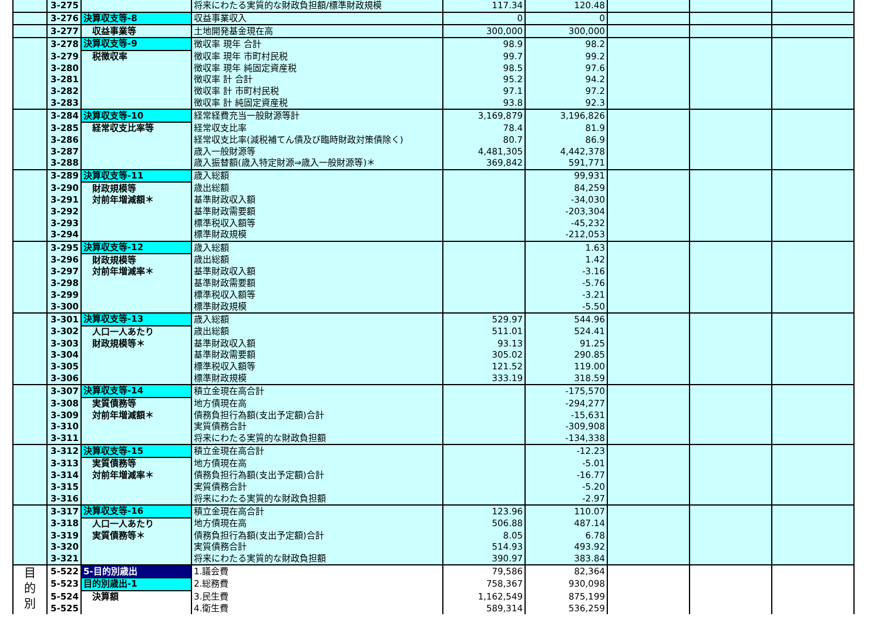| | 3-275 | | 将来にわたる実質的な財政負担額/標準財政規模 | 117.34 | 120.48 | | | |
| | 3-276 | 決算収支等-8 | 収益事業収入 | 0 | 0 | | | |
| | 3-277 | 収益事業等 | 土地開発基金現在高 | 300,000 | 300,000 | | | |
| | 3-278 | 決算収支等-9 | 徴収率 現年 合計 | 98.9 | 98.2 | | | |
| | 3-279 | 税徴収率 | 徴収率 現年 市町村民税 | 99.7 | 99.2 | | | |
| | 3-280 | | 徴収率 現年 純固定資産税 | 98.5 | 97.6 | | | |
| | 3-281 | | 徴収率 計 合計 | 95.2 | 94.2 | | | |
| | 3-282 | | 徴収率 計 市町村民税 | 97.1 | 97.2 | | | |
| | 3-283 | | 徴収率 計 純固定資産税 | 93.8 | 92.3 | | | |
| | 3-284 | 決算収支等-10 | 経常経費充当一般財源等計 | 3,169,879 | 3,196,826 | | | |
| | 3-285 | 経常収支比率等 | 経常収支比率 | 78.4 | 81.9 | | | |
| | 3-286 | | 経常収支比率(減税補てん債及び臨時財政対策債除く) | 80.7 | 86.9 | | | |
| | 3-287 | | 歳入一般財源等 | 4,481,305 | 4,442,378 | | | |
| | 3-288 | | 歳入振替額(歳入特定財源⇒歳入一般財源等)＊ | 369,842 | 591,771 | | | |
| | 3-289 | 決算収支等-11 | 歳入総額 | | 99,931 | | | |
| | 3-290 | 財政規模等 | 歳出総額 | | 84,259 | | | |
| | 3-291 | 対前年増減額＊ | 基準財政収入額 | | -34,030 | | | |
| | 3-292 | | 基準財政需要額 | | -203,304 | | | |
| | 3-293 | | 標準税収入額等 | | -45,232 | | | |
| | 3-294 | | 標準財政規模 | | -212,053 | | | |
| | 3-295 | 決算収支等-12 | 歳入総額 | | 1.63 | | | |
| | 3-296 | 財政規模等 | 歳出総額 | | 1.42 | | | |
| | 3-297 | 対前年増減率＊ | 基準財政収入額 | | -3.16 | | | |
| | 3-298 | | 基準財政需要額 | | -5.76 | | | |
| | 3-299 | | 標準税収入額等 | | -3.21 | | | |
| | 3-300 | | 標準財政規模 | | -5.50 | | | |
| | 3-301 | 決算収支等-13 | 歳入総額 | 529.97 | 544.96 | | | |
| | 3-302 | 人口一人あたり | 歳出総額 | 511.01 | 524.41 | | | |
| | 3-303 | 財政規模等＊ | 基準財政収入額 | 93.13 | 91.25 | | | |
| | 3-304 | | 基準財政需要額 | 305.02 | 290.85 | | | |
| | 3-305 | | 標準税収入額等 | 121.52 | 119.00 | | | |
| | 3-306 | | 標準財政規模 | 333.19 | 318.59 | | | |
| | 3-307 | 決算収支等-14 | 積立金現在高合計 | | -175,570 | | | |
| | 3-308 | 実質債務等 | 地方債現在高 | | -294,277 | | | |
| | 3-309 | 対前年増減額＊ | 債務負担行為額(支出予定額)合計 | | -15,631 | | | |
| | 3-310 | | 実質債務合計 | | -309,908 | | | |
| | 3-311 | | 将来にわたる実質的な財政負担額 | | -134,338 | | | |
| | 3-312 | 決算収支等-15 | 積立金現在高合計 | | -12.23 | | | |
| | 3-313 | 実質債務等 | 地方債現在高 | | -5.01 | | | |
| | 3-314 | 対前年増減率＊ | 債務負担行為額(支出予定額)合計 | | -16.77 | | | |
| | 3-315 | | 実質債務合計 | | -5.20 | | | |
| | 3-316 | | 将来にわたる実質的な財政負担額 | | -2.97 | | | |
| | 3-317 | 決算収支等-16 | 積立金現在高合計 | 123.96 | 110.07 | | | |
| | 3-318 | 人口一人あたり | 地方債現在高 | 506.88 | 487.14 | | | |
| | 3-319 | 実質債務等＊ | 債務負担行為額(支出予定額)合計 | 8.05 | 6.78 | | | |
| | 3-320 | | 実質債務合計 | 514.93 | 493.92 | | | |
| | 3-321 | | 将来にわたる実質的な財政負担額 | 390.97 | 383.84 | | | |
| 目 的 別 | 5-522 | 5-目的別歳出 | 1.議会費 | 79,586 | 82,364 | | | |
| | 5-523 | 目的別歳出-1 | 2.総務費 | 758,367 | 930,098 | | | |
| | 5-524 | 決算額 | 3.民生費 | 1,162,549 | 875,199 | | | |
| | 5-525 | | 4.衛生費 | 589,314 | 536,259 | | | |